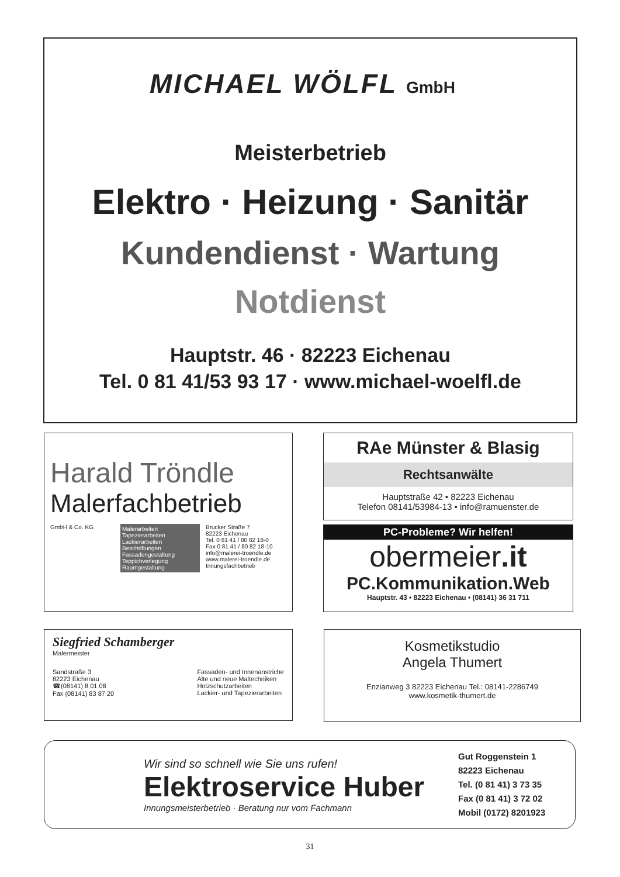MICHAEL WÖLFL GmbH
Meisterbetrieb
Elektro · Heizung · Sanitär
Kundendienst · Wartung
Notdienst
Hauptstr. 46 · 82223 Eichenau
Tel. 0 81 41/53 93 17 · www.michael-woelfl.de
Harald Tröndle
Malerfachbetrieb
GmbH & Co. KG
Malerarbeiten
Tapezierarbeiten
Lackierarbeiten
Beschriftungen
Fassadengestaltung
Teppichverlegung
Raumgestaltung
Brucker Straße 7
82223 Eichenau
Tel. 0 81 41 / 80 82 18-0
Fax 0 81 41 / 80 82 18-10
info@malerei-troendle.de
www.malerei-troendle.de
Innungsfachbetrieb
RAe Münster & Blasig
Rechtsanwälte
Hauptstraße 42 • 82223 Eichenau
Telefon 08141/53984-13 • info@ramuenster.de
PC-Probleme? Wir helfen!
obermeier.it
PC.Kommunikation.Web
Hauptstr. 43 • 82223 Eichenau • (08141) 36 31 711
Siegfried Schamberger
Malermeister
Sandstraße 3
82223 Eichenau
☎(08141) 8 01 08
Fax (08141) 83 87 20
Fassaden- und Innenanstriche
Alte und neue Maltechniken
Holzschutzarbeiten
Lackier- und Tapezierarbeiten
Kosmetikstudio
Angela Thumert
Enzianweg 3 82223 Eichenau Tel.: 08141-2286749
www.kosmetik-thumert.de
Wir sind so schnell wie Sie uns rufen!
Elektroservice Huber
Innungsmeisterbetrieb · Beratung nur vom Fachmann
Gut Roggenstein 1
82223 Eichenau
Tel. (0 81 41) 3 73 35
Fax (0 81 41) 3 72 02
Mobil (0172) 8201923
31